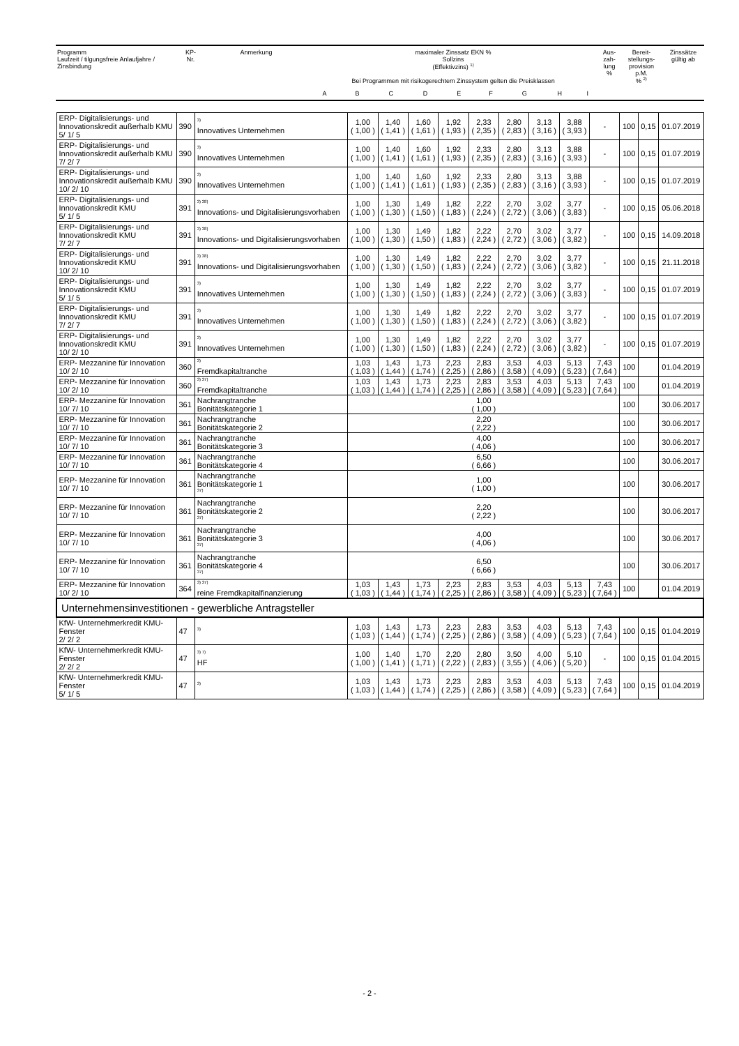| Programm Laufzeit / tilgungsfreie Anlaufjahre / Zinsbindung | KP- Nr. | Anmerkung | maximaler Zinssatz EKN % Sollzins (Effektivzins) <sup>1)</sup> Bei Programmen mit risikogerechtem Zinssystem gelten die Preisklassen | | | | | | | | | Aus- zah- lung % | Bereit- stellungs- provision p.M. % <sup>2)</sup> | Zinssätze gültig ab |
| | | | A | B | C | D | E | F | G | H | I | | | |
| ERP- Digitalisierungs- und Innovationskredit außerhalb KMU 5/ 1/ 5 | 390 | <sup>3)</sup> Innovatives Unternehmen | 1,00 ( 1,00 ) | 1,40 ( 1,41 ) | 1,60 ( 1,61 ) | 1,92 ( 1,93 ) | 2,33 ( 2,35 ) | 2,80 ( 2,83 ) | 3,13 ( 3,16 ) | 3,88 ( 3,93 ) | - | 100 | 0,15 | 01.07.2019 |
| ERP- Digitalisierungs- und Innovationskredit außerhalb KMU 7/ 2/ 7 | 390 | <sup>3)</sup> Innovatives Unternehmen | 1,00 ( 1,00 ) | 1,40 ( 1,41 ) | 1,60 ( 1,61 ) | 1,92 ( 1,93 ) | 2,33 ( 2,35 ) | 2,80 ( 2,83 ) | 3,13 ( 3,16 ) | 3,88 ( 3,93 ) | - | 100 | 0,15 | 01.07.2019 |
| ERP- Digitalisierungs- und Innovationskredit außerhalb KMU 10/ 2/ 10 | 390 | <sup>3)</sup> Innovatives Unternehmen | 1,00 ( 1,00 ) | 1,40 ( 1,41 ) | 1,60 ( 1,61 ) | 1,92 ( 1,93 ) | 2,33 ( 2,35 ) | 2,80 ( 2,83 ) | 3,13 ( 3,16 ) | 3,88 ( 3,93 ) | - | 100 | 0,15 | 01.07.2019 |
| ERP- Digitalisierungs- und Innovationskredit KMU 5/ 1/ 5 | 391 | <sup>3) 38)</sup> Innovations- und Digitalisierungsvorhaben | 1,00 ( 1,00 ) | 1,30 ( 1,30 ) | 1,49 ( 1,50 ) | 1,82 ( 1,83 ) | 2,22 ( 2,24 ) | 2,70 ( 2,72 ) | 3,02 ( 3,06 ) | 3,77 ( 3,83 ) | - | 100 | 0,15 | 05.06.2018 |
| ERP- Digitalisierungs- und Innovationskredit KMU 7/ 2/ 7 | 391 | <sup>3) 38)</sup> Innovations- und Digitalisierungsvorhaben | 1,00 ( 1,00 ) | 1,30 ( 1,30 ) | 1,49 ( 1,50 ) | 1,82 ( 1,83 ) | 2,22 ( 2,24 ) | 2,70 ( 2,72 ) | 3,02 ( 3,06 ) | 3,77 ( 3,82 ) | - | 100 | 0,15 | 14.09.2018 |
| ERP- Digitalisierungs- und Innovationskredit KMU 10/ 2/ 10 | 391 | <sup>3) 38)</sup> Innovations- und Digitalisierungsvorhaben | 1,00 ( 1,00 ) | 1,30 ( 1,30 ) | 1,49 ( 1,50 ) | 1,82 ( 1,83 ) | 2,22 ( 2,24 ) | 2,70 ( 2,72 ) | 3,02 ( 3,06 ) | 3,77 ( 3,82 ) | - | 100 | 0,15 | 21.11.2018 |
| ERP- Digitalisierungs- und Innovationskredit KMU 5/ 1/ 5 | 391 | <sup>3)</sup> Innovatives Unternehmen | 1,00 ( 1,00 ) | 1,30 ( 1,30 ) | 1,49 ( 1,50 ) | 1,82 ( 1,83 ) | 2,22 ( 2,24 ) | 2,70 ( 2,72 ) | 3,02 ( 3,06 ) | 3,77 ( 3,83 ) | - | 100 | 0,15 | 01.07.2019 |
| ERP- Digitalisierungs- und Innovationskredit KMU 7/ 2/ 7 | 391 | <sup>3)</sup> Innovatives Unternehmen | 1,00 ( 1,00 ) | 1,30 ( 1,30 ) | 1,49 ( 1,50 ) | 1,82 ( 1,83 ) | 2,22 ( 2,24 ) | 2,70 ( 2,72 ) | 3,02 ( 3,06 ) | 3,77 ( 3,82 ) | - | 100 | 0,15 | 01.07.2019 |
| ERP- Digitalisierungs- und Innovationskredit KMU 10/ 2/ 10 | 391 | <sup>3)</sup> Innovatives Unternehmen | 1,00 ( 1,00 ) | 1,30 ( 1,30 ) | 1,49 ( 1,50 ) | 1,82 ( 1,83 ) | 2,22 ( 2,24 ) | 2,70 ( 2,72 ) | 3,02 ( 3,06 ) | 3,77 ( 3,82 ) | - | 100 | 0,15 | 01.07.2019 |
| ERP- Mezzanine für Innovation 10/ 2/ 10 | 360 | <sup>3)</sup> Fremdkapitaltranche | 1,03 ( 1,03 ) | 1,43 ( 1,44 ) | 1,73 ( 1,74 ) | 2,23 ( 2,25 ) | 2,83 ( 2,86 ) | 3,53 ( 3,58 ) | 4,03 ( 4,09 ) | 5,13 ( 5,23 ) | 7,43 ( 7,64 ) | 100 | | 01.04.2019 |
| ERP- Mezzanine für Innovation 10/ 2/ 10 | 360 | <sup>3) 37)</sup> Fremdkapitaltranche | 1,03 ( 1,03 ) | 1,43 ( 1,44 ) | 1,73 ( 1,74 ) | 2,23 ( 2,25 ) | 2,83 ( 2,86 ) | 3,53 ( 3,58 ) | 4,03 ( 4,09 ) | 5,13 ( 5,23 ) | 7,43 ( 7,64 ) | 100 | | 01.04.2019 |
| ERP- Mezzanine für Innovation 10/ 7/ 10 | 361 | Nachrangtranche Bonitätskategorie 1 | 1,00 ( 1,00 ) | | | | | | | | | 100 | | 30.06.2017 |
| ERP- Mezzanine für Innovation 10/ 7/ 10 | 361 | Nachrangtranche Bonitätskategorie 2 | 2,20 ( 2,22 ) | | | | | | | | | 100 | | 30.06.2017 |
| ERP- Mezzanine für Innovation 10/ 7/ 10 | 361 | Nachrangtranche Bonitätskategorie 3 | 4,00 ( 4,06 ) | | | | | | | | | 100 | | 30.06.2017 |
| ERP- Mezzanine für Innovation 10/ 7/ 10 | 361 | Nachrangtranche Bonitätskategorie 4 | 6,50 ( 6,66 ) | | | | | | | | | 100 | | 30.06.2017 |
| ERP- Mezzanine für Innovation 10/ 7/ 10 | 361 | Nachrangtranche Bonitätskategorie 1 <sup>37)</sup> | 1,00 ( 1,00 ) | | | | | | | | | 100 | | 30.06.2017 |
| ERP- Mezzanine für Innovation 10/ 7/ 10 | 361 | Nachrangtranche Bonitätskategorie 2 <sup>37)</sup> | 2,20 ( 2,22 ) | | | | | | | | | 100 | | 30.06.2017 |
| ERP- Mezzanine für Innovation 10/ 7/ 10 | 361 | Nachrangtranche Bonitätskategorie 3 <sup>37)</sup> | 4,00 ( 4,06 ) | | | | | | | | | 100 | | 30.06.2017 |
| ERP- Mezzanine für Innovation 10/ 7/ 10 | 361 | Nachrangtranche Bonitätskategorie 4 <sup>37)</sup> | 6,50 ( 6,66 ) | | | | | | | | | 100 | | 30.06.2017 |
| ERP- Mezzanine für Innovation 10/ 2/ 10 | 364 | <sup>3) 37)</sup> reine Fremdkapitalfinanzierung | 1,03 ( 1,03 ) | 1,43 ( 1,44 ) | 1,73 ( 1,74 ) | 2,23 ( 2,25 ) | 2,83 ( 2,86 ) | 3,53 ( 3,58 ) | 4,03 ( 4,09 ) | 5,13 ( 5,23 ) | 7,43 ( 7,64 ) | 100 | | 01.04.2019 |
| Unternehmensinvestitionen - gewerbliche Antragsteller | | | | | | | | | | | | | | |
| KfW- Unternehmerkredit KMU- Fenster 2/ 2/ 2 | 47 | <sup>3)</sup> | 1,03 ( 1,03 ) | 1,43 ( 1,44 ) | 1,73 ( 1,74 ) | 2,23 ( 2,25 ) | 2,83 ( 2,86 ) | 3,53 ( 3,58 ) | 4,03 ( 4,09 ) | 5,13 ( 5,23 ) | 7,43 ( 7,64 ) | 100 | 0,15 | 01.04.2019 |
| KfW- Unternehmerkredit KMU- Fenster 2/ 2/ 2 | 47 | <sup>3) 7)</sup> HF | 1,00 ( 1,00 ) | 1,40 ( 1,41 ) | 1,70 ( 1,71 ) | 2,20 ( 2,22 ) | 2,80 ( 2,83 ) | 3,50 ( 3,55 ) | 4,00 ( 4,06 ) | 5,10 ( 5,20 ) | - | 100 | 0,15 | 01.04.2015 |
| KfW- Unternehmerkredit KMU- Fenster 5/ 1/ 5 | 47 | <sup>3)</sup> | 1,03 ( 1,03 ) | 1,43 ( 1,44 ) | 1,73 ( 1,74 ) | 2,23 ( 2,25 ) | 2,83 ( 2,86 ) | 3,53 ( 3,58 ) | 4,03 ( 4,09 ) | 5,13 ( 5,23 ) | 7,43 ( 7,64 ) | 100 | 0,15 | 01.04.2019 |
- 2 -